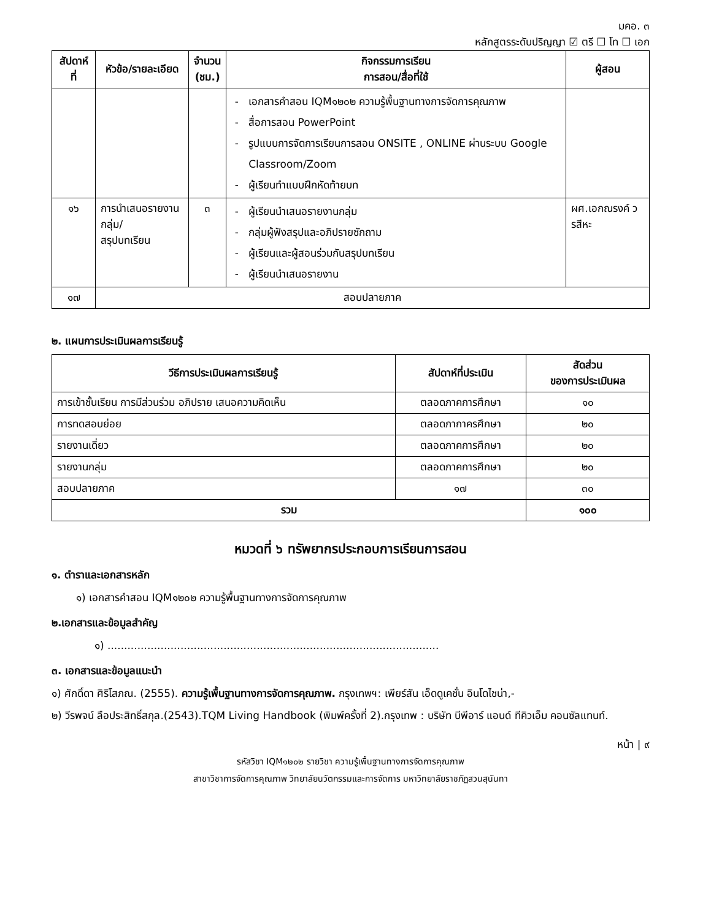มคอ. ๓
หลักสูตรระดับปริญญา ☑ ตรี ☐ โท ☐ เอก
| สัปดาห์ที่ | หัวข้อ/รายละเอียด | จำนวน (ชม.) | กิจกรรมการเรียน การสอน/สื่อที่ใช้ | ผู้สอน |
| --- | --- | --- | --- | --- |
| | | | เอกสารคำสอน IQM๑๒๐๒ ความรู้พื้นฐานทางการจัดการคุณภาพ สื่อการสอน PowerPoint รูปแบบการจัดการเรียนการสอน ONSITE , ONLINE ผ่านระบบ Google Classroom/Zoom ผู้เรียนทำแบบฝึกหัดท้ายบท | |
| ๑๖ | การนำเสนอรายงานกลุ่ม/ สรุปบทเรียน | ๓ | ผู้เรียนนำเสนอรายงานกลุ่ม กลุ่มผู้ฟังสรุปและอภิปรายซักถาม ผู้เรียนและผู้สอนร่วมกันสรุปบทเรียน ผู้เรียนนำเสนอรายงาน | ผศ.เอกณรงค์ วรสีหะ |
| ๑๗ | สอบปลายภาค | | | |
๒. แผนการประเมินผลการเรียนรู้
| วีธีการประเมินผลการเรียนรู้ | สัปดาห์ที่ประเมิน | สัดส่วน ของการประเมินผล |
| --- | --- | --- |
| การเข้าชั้นเรียน การมีส่วนร่วม อภิปราย เสนอความคิดเห็น | ตลอดภาคการศึกษา | ๑๐ |
| การทดสอบย่อย | ตลอดภากาครศึกษา | ๒๐ |
| รายงานเดี่ยว | ตลอดภาคการศึกษา | ๒๐ |
| รายงานกลุ่ม | ตลอดภาคการศึกษา | ๒๐ |
| สอบปลายภาค | ๑๗ | ๓๐ |
| รวม | | ๑๐๐ |
หมวดที่ ๖ ทรัพยากรประกอบการเรียนการสอน
๑. ตำราและเอกสารหลัก
๑) เอกสารคำสอน IQM๑๒๐๒ ความรู้พื้นฐานทางการจัดการคุณภาพ
๒.เอกสารและข้อมูลสำคัญ
๑) ....................................................................................................
๓. เอกสารและข้อมูลแนะนำ
๑) ศักดิ์ดา ศิริโสภณ. (2555). ความรู้เพื้นฐานทางการจัดการคุณภาพ. กรุงเทพฯ: เพียร์สัน เอ็ดดูเคชั่น อินโดไชน่า,-
๒) วีรพจน์ ลือประสิทธิ์สกุล.(2543).TQM Living Handbook (พิมพ์ครั้งที่ 2).กรุงเทพ : บริษัท บีพีอาร์ แอนด์ ทีคิวเอ็ม คอนซัลแทนท์.
หน้า | ๙
รหัสวิชา IQM๑๒๐๒ รายวิชา ความรู้เพื้นฐานทางการจัดการคุณภาพ
สาขาวิชาการจัดการคุณภาพ วิทยาลัยนวัตกรรมและการจัดการ มหาวิทยาลัยราชภัฏสวนสุนันทา